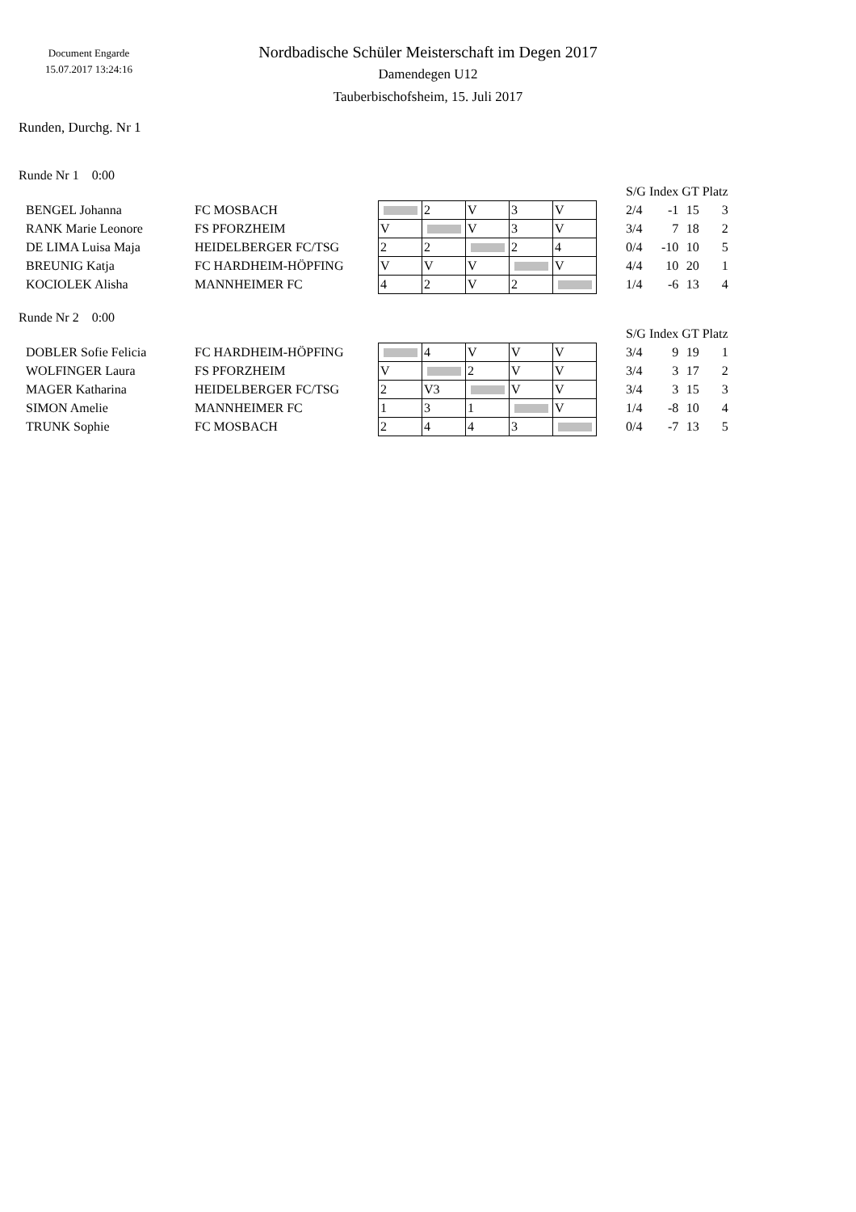Document Engarde
15.07.2017 13:24:16
Nordbadische Schüler Meisterschaft im Degen 2017
Damendegen U12
Tauberbischofsheim, 15. Juli 2017
Runden, Durchg. Nr 1
Runde Nr 1 0:00
| | | | | | | | | S/G | Index | GT | Platz |
| --- | --- | --- | --- | --- | --- | --- | --- | --- | --- | --- | --- |
| BENGEL Johanna | FC MOSBACH | | 2 | V | 3 | V | | 2/4 | -1 | 15 | 3 |
| RANK Marie Leonore | FS PFORZHEIM | V | | V | 3 | V | | 3/4 | 7 | 18 | 2 |
| DE LIMA Luisa Maja | HEIDELBERGER FC/TSG | 2 | 2 | | 2 | 4 | | 0/4 | -10 | 10 | 5 |
| BREUNIG Katja | FC HARDHEIM-HÖPFING | V | V | V | | V | | 4/4 | 10 | 20 | 1 |
| KOCIOLEK Alisha | MANNHEIMER FC | 4 | 2 | V | 2 | | | 1/4 | -6 | 13 | 4 |
Runde Nr 2 0:00
| | | | | | | | | S/G | Index | GT | Platz |
| --- | --- | --- | --- | --- | --- | --- | --- | --- | --- | --- | --- |
| DOBLER Sofie Felicia | FC HARDHEIM-HÖPFING | | 4 | V | V | V | | 3/4 | 9 | 19 | 1 |
| WOLFINGER Laura | FS PFORZHEIM | V | | 2 | V | V | | 3/4 | 3 | 17 | 2 |
| MAGER Katharina | HEIDELBERGER FC/TSG | 2 | V3 | | V | V | | 3/4 | 3 | 15 | 3 |
| SIMON Amelie | MANNHEIMER FC | 1 | 3 | 1 | | V | | 1/4 | -8 | 10 | 4 |
| TRUNK Sophie | FC MOSBACH | 2 | 4 | 4 | 3 | | | 0/4 | -7 | 13 | 5 |